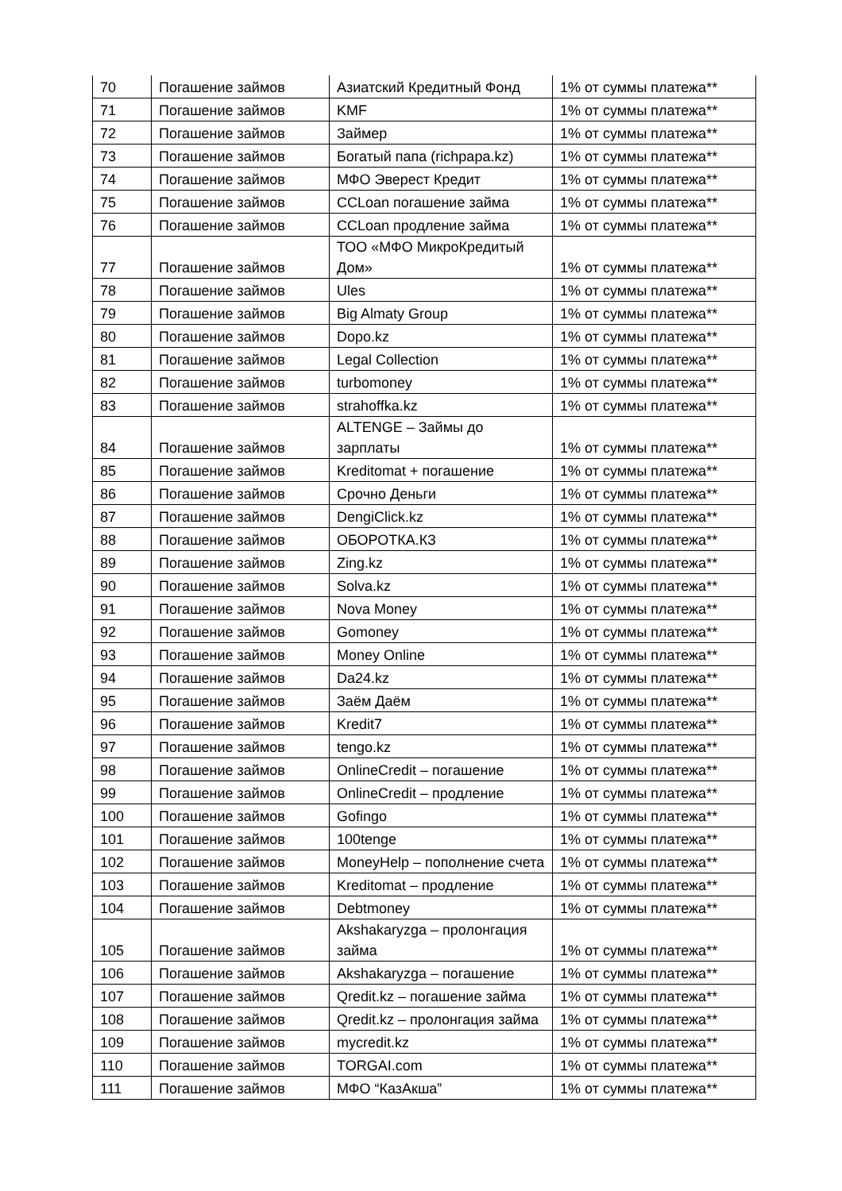| 70 | Погашение займов | Азиатский Кредитный Фонд | 1% от суммы платежа** |
| 71 | Погашение займов | KMF | 1% от суммы платежа** |
| 72 | Погашение займов | Займер | 1% от суммы платежа** |
| 73 | Погашение займов | Богатый папа (richpapa.kz) | 1% от суммы платежа** |
| 74 | Погашение займов | МФО Эверест Кредит | 1% от суммы платежа** |
| 75 | Погашение займов | CCLoan погашение займа | 1% от суммы платежа** |
| 76 | Погашение займов | CCLoan продление займа | 1% от суммы платежа** |
| 77 | Погашение займов | ТОО «МФО МикроКредитый Дом» | 1% от суммы платежа** |
| 78 | Погашение займов | Ules | 1% от суммы платежа** |
| 79 | Погашение займов | Big Almaty Group | 1% от суммы платежа** |
| 80 | Погашение займов | Dopo.kz | 1% от суммы платежа** |
| 81 | Погашение займов | Legal Collection | 1% от суммы платежа** |
| 82 | Погашение займов | turbomoney | 1% от суммы платежа** |
| 83 | Погашение займов | strahoffka.kz | 1% от суммы платежа** |
| 84 | Погашение займов | ALTENGE – Займы до зарплаты | 1% от суммы платежа** |
| 85 | Погашение займов | Kreditomat + погашение | 1% от суммы платежа** |
| 86 | Погашение займов | Срочно Деньги | 1% от суммы платежа** |
| 87 | Погашение займов | DengiClick.kz | 1% от суммы платежа** |
| 88 | Погашение займов | ОБОРОТКА.КЗ | 1% от суммы платежа** |
| 89 | Погашение займов | Zing.kz | 1% от суммы платежа** |
| 90 | Погашение займов | Solva.kz | 1% от суммы платежа** |
| 91 | Погашение займов | Nova Money | 1% от суммы платежа** |
| 92 | Погашение займов | Gomoney | 1% от суммы платежа** |
| 93 | Погашение займов | Money Online | 1% от суммы платежа** |
| 94 | Погашение займов | Da24.kz | 1% от суммы платежа** |
| 95 | Погашение займов | Заём Даём | 1% от суммы платежа** |
| 96 | Погашение займов | Kredit7 | 1% от суммы платежа** |
| 97 | Погашение займов | tengo.kz | 1% от суммы платежа** |
| 98 | Погашение займов | OnlineCredit – погашение | 1% от суммы платежа** |
| 99 | Погашение займов | OnlineCredit – продление | 1% от суммы платежа** |
| 100 | Погашение займов | Gofingo | 1% от суммы платежа** |
| 101 | Погашение займов | 100tenge | 1% от суммы платежа** |
| 102 | Погашение займов | MoneyHelp – пополнение счета | 1% от суммы платежа** |
| 103 | Погашение займов | Kreditomat – продление | 1% от суммы платежа** |
| 104 | Погашение займов | Debtmoney | 1% от суммы платежа** |
| 105 | Погашение займов | Akshakaryzga – пролонгация займа | 1% от суммы платежа** |
| 106 | Погашение займов | Akshakaryzga – погашение | 1% от суммы платежа** |
| 107 | Погашение займов | Qredit.kz – погашение займа | 1% от суммы платежа** |
| 108 | Погашение займов | Qredit.kz – пролонгация займа | 1% от суммы платежа** |
| 109 | Погашение займов | mycredit.kz | 1% от суммы платежа** |
| 110 | Погашение займов | TORGAI.com | 1% от суммы платежа** |
| 111 | Погашение займов | МФО “КазАкша” | 1% от суммы платежа** |